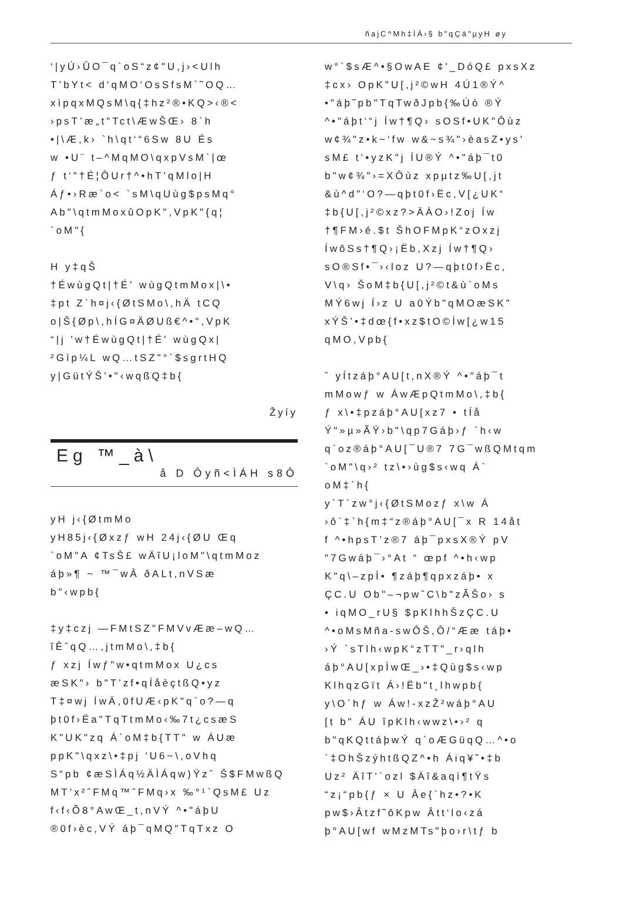ñajC^Mh‡ÌÁ›§ b"qÇá"µyH øy
‘|yÚ›ÛO¯q`oS“z¢"U,j›<Ulh
T’bYt< d‘qMO‘OsSfsM`˜OQ…
xìpqxMQsM\q{‡hz²®•KQ>‹®<
›psT’æ„t"Tct\ÆwŠŒ› 8`h
•|\Æ,k› `h\qt‘“6Sw 8U És
w •U¨ t–^MqMO\qxpVsM`|œ
ƒ t‘"†É¦ÔUr†^•hT’qMlo|H
Áƒ•›Ræ`o< `sM\qUùg$psMq°
Ab"\qtmMoxûOpK",VpK"{q¦
`oM"{
H y‡qŠ
†ÉwùgQt|†É' wùgQtmMox|\•
‡pt Z`h¤j‹{ØtSMo\,hÄ tCQ
o|Š{Øp\,hÍG¤ÄØUß€^•",VpK
“|j 'w†ÉwùgQt|†É' wùgQx|
²Gìp¼L wQ…tSZ"°`$sgrtHQ
y|GütÝŠ’•"‹wqßQ‡b{
Žyíy
Eg ™_à\
å D Ôyñ<ÌÁH s8Ô
yH j‹{ØtmMo
yH85j‹{Øxzƒ wH 24j‹{ØU Œq
`oM"A ¢TsŠ£ wÄîU¡loM"\qtmMoz
áþ»¶ ~ ™¯wÂ ðALt,nVSæ
b"‹wpb{
‡y‡czj —FMtSZ"FMVvÆæ–wQ…
îÊˆqQ…,jtmMo\,‡b{
ƒ xzj Íwƒ"w•qtmMox U¿cs
æSK"› b"T’zf•qÍåèçtßQ•yz
T‡¤wj ÍwÄ,0fUÆ‹pK"q`o?—q
þt0f›Ëa"TqTtmMo‹‰7t¿csæS
K"UK"zq Á`oM‡b{TT" w ÁUæ
ppK"\qxz\•‡pj 'U6~\,oVhq
S“pb ¢æSÌÁq½ÄÌÁqw)Ÿzˆ Š$FMwßQ
MT’x²ˆFMq™ˆFMq›x ‰°¹`QsM£ Uz
f‹f‹Õ8°AwŒ_t,nVÝ ^•"áþU
®0f›èc,VÝ áþ¯qMQ"TqTxz O
w°`$sÆ^•§OwAE ¢'_DóQ£ pxsXz
‡cx› OpK"U[,j²©wH 4Ú1®Ý^
•"áþ˜pb"TqTwðJpb{‰Úò ®Ý
^•"áþt‘“j Íw†¶Q› sOSf•UK"Ôùz
w¢¾"z•k~‘fw w&~s¾"›èasZ•ys'
sM£ t‘•yzK"j ÍU®Ý ^•"áþ¯t0
b"w¢¾"›=XÔùz xpµtz‰U[,jt
&ù^d"‘O?—qþt0f›Ëc,V[¿UK“
‡b{U[,j²©xz?>ÄÀO›!Zoj Íw
†¶FM›é.$t ŠhOFMpK“zOxzj
ÍwôSs†¶Q›¡Ëb,Xzj Íw†¶Q›
sO®Sf•¯›‹loz U?—qþt0f›Ëc,
V\q› ŠoM‡b{U[,j²©t&ù`oMs
MÝ6wj Í›z U a0Ýb"qMOæSK"
xÝŠ’•‡dœ{f•xz$tO©Íw[¿w15
qMO,Vpb{
ˆ yÍtzáþ°AU[t,nX®Ý ^•"áþ¯t
mMowƒ w ÁwÆpQtmMo\,‡b{
ƒ x\•‡pzáþ°AU[xz7 • tÍå
Ý"»µ»ÃŸ›b"\qp7Gáþ›ƒ `h‹w
q`oz®áþ°AU[¯U®7 7G¯wßQMtqm
`oM"\q›² tz\•›ùg$s‹wq Á`
oM‡`h{
y`T`zw°j‹{ØtSMozƒ x\w Á
›ô`‡`h{m‡“z®áþ°AU[¯x R 14åt
f ^•hpsT’z®7 áþ¯pxsX®Ý pV
"7Gwáþ¯›°At “ œpf ^•h‹wp
K"q\–zpÌ• ¶záþ¶qpxzáþ• x
ÇC.U Ob"–¬pwˆC\b"zÃŠo› s
• iqMO_rU§ $pKlhhŠzÇC.U
^•oMsMña-swÔŠ,Ô/“Ææ táþ•
›Ý `sTlh‹wpK“zTT"_r›qlh
áþ°AU[xpÌwŒ_›•‡Qùg$s‹wp
KlhqzGït Á›!Ëb"t¸lhwpb{
y\O`hƒ w Áw!-xzŽ²wáþ°AU
[t b" ÁU îpKlh‹wwz\•›² q
b"qKQttáþwÝ q`oÆGüqQ…^•o
`‡OhŠzýhtßQZ^•h Áiq¥˜•‡b
Uz² ÄîT'`ozl $Äî&aqì¶tŸs
“z¡“pb{ƒ × U Âe{`hz•?•K
pw$›Âtzf˜ôKpw Âtt‘lo‹zá
þ°AU[wf wMzMTs"þo›r\tƒ b